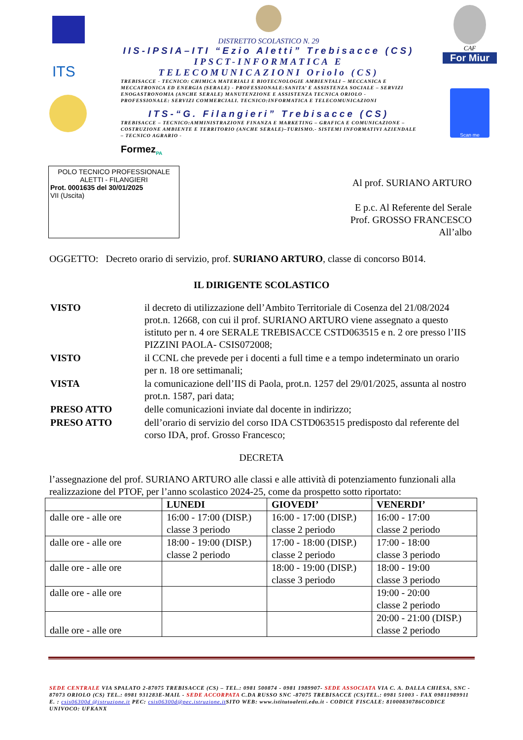ITS
DISTRETTO SCOLASTICO N. 29
IIS-IPSIA–ITI “Ezio Aletti” Trebisacce (CS)
IPSCT-INFORMATICA E TELECOMUNICAZIONI Oriolo (CS)
TREBISACCE - TECNICO: CHIMICA MATERIALI E BIOTECNOLOGIE AMBIENTALI – MECCANICA E MECCATRONICA ED ENERGIA (SERALE) - PROFESSIONALE:SANITA’ E ASSISTENZA SOCIALE – SERVIZI ENOGASTRONOMIA (ANCHE SERALE) MANUTENZIONE E ASSISTENZA TECNICA ORIOLO - PROFESSIONALE: SERVIZI COMMERCIALI. TECNICO:INFORMATICA E TELECOMUNICAZIONI
ITS-“G. Filangieri” Trebisacce (CS)
TREBISACCE – TECNICO:AMMINISTRAZIONE FINANZA E MARKETING – GRAFICA E COMUNICAZIONE – COSTRUZIONE AMBIENTE E TERRITORIO (ANCHE SERALE)–TURISMO.- SISTEMI INFORMATIVI AZIENDALE – TECNICO AGRARIO -
Formez<sub>PA</sub>
CAF
For Miur
Scan me
POLO TECNICO PROFESSIONALE
ALETTI - FILANGIERI
Prot. 0001635 del 30/01/2025
VII (Uscita)
Al prof. SURIANO ARTURO
E p.c. Al Referente del Serale
Prof. GROSSO FRANCESCO
All’albo
OGGETTO: Decreto orario di servizio, prof. SURIANO ARTURO, classe di concorso B014.
IL DIRIGENTE SCOLASTICO
| VISTO | il decreto di utilizzazione dell’Ambito Territoriale di Cosenza del 21/08/2024 prot.n. 12668, con cui il prof. SURIANO ARTURO viene assegnato a questo istituto per n. 4 ore SERALE TREBISACCE CSTD063515 e n. 2 ore presso l’IIS PIZZINI PAOLA- CSIS072008; |
| VISTO | il CCNL che prevede per i docenti a full time e a tempo indeterminato un orario per n. 18 ore settimanali; |
| VISTA | la comunicazione dell’IIS di Paola, prot.n. 1257 del 29/01/2025, assunta al nostro prot.n. 1587, pari data; |
| PRESO ATTO | delle comunicazioni inviate dal docente in indirizzo; |
| PRESO ATTO | dell’orario di servizio del corso IDA CSTD063515 predisposto dal referente del corso IDA, prof. Grosso Francesco; |
DECRETA
l’assegnazione del prof. SURIANO ARTURO alle classi e alle attività di potenziamento funzionali alla realizzazione del PTOF, per l’anno scolastico 2024-25, come da prospetto sotto riportato:
| | LUNEDI | GIOVEDI’ | VENERDI’ |
| --- | --- | --- | --- |
| dalle ore - alle ore | 16:00 - 17:00 (DISP.) classe 3 periodo | 16:00 - 17:00 (DISP.) classe 2 periodo | 16:00 - 17:00 classe 2 periodo |
| dalle ore - alle ore | 18:00 - 19:00 (DISP.) classe 2 periodo | 17:00 - 18:00 (DISP.) classe 2 periodo | 17:00 - 18:00 classe 3 periodo |
| dalle ore - alle ore | | 18:00 - 19:00 (DISP.) classe 3 periodo | 18:00 - 19:00 classe 3 periodo |
| dalle ore - alle ore | | | 19:00 - 20:00 classe 2 periodo |
| dalle ore - alle ore | | | 20:00 - 21:00 (DISP.) classe 2 periodo |
SEDE CENTRALE VIA SPALATO 2-87075 TREBISACCE (CS) – TEL.: 0981 500874 - 0981 1989907- SEDE ASSOCIATA VIA C. A. DALLA CHIESA, SNC - 87073 ORIOLO (CS) TEL.: 0981 931283E-MAIL - SEDE ACCORPATA C.DA RUSSO SNC -87075 TREBISACCE (CS)TEL.: 0981 51003 - FAX 09811989911 E. : csis06300d @istruzione.it PEC: csis06300d@pec.istruzione.it SITO WEB: www.istitutoaletti.edu.it - CODICE FISCALE: 81000830786CODICE UNIVOCO: UFKANX